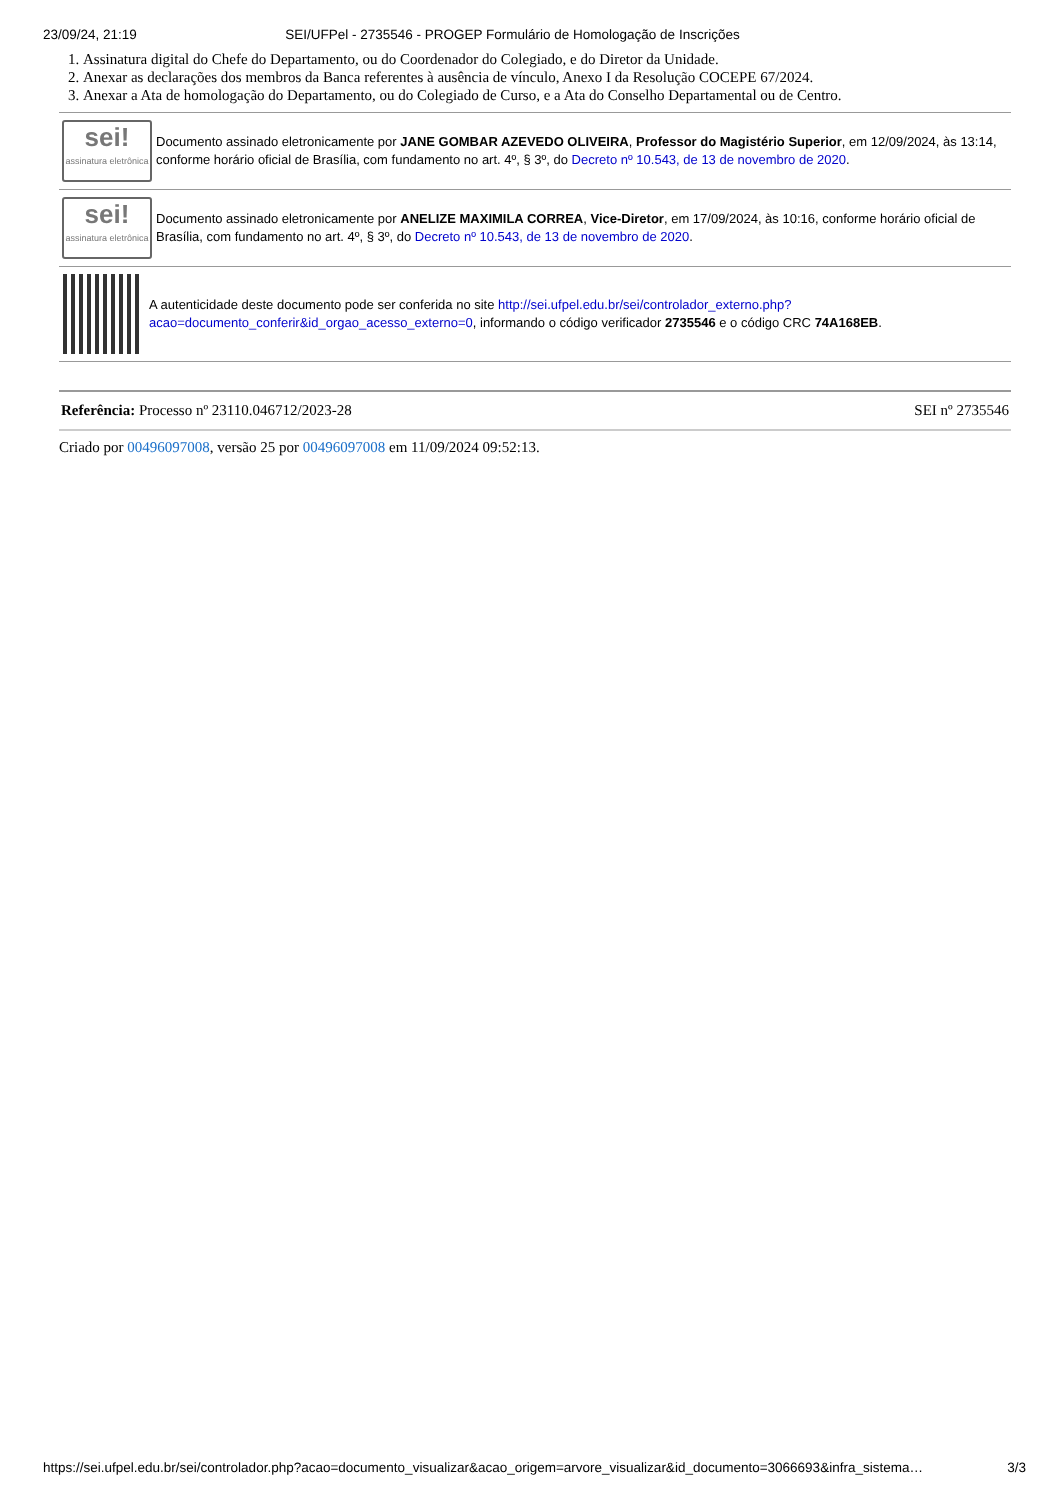23/09/24, 21:19 SEI/UFPel - 2735546 - PROGEP Formulário de Homologação de Inscrições
1. Assinatura digital do Chefe do Departamento, ou do Coordenador do Colegiado, e do Diretor da Unidade.
2. Anexar as declarações dos membros da Banca referentes à ausência de vínculo, Anexo I da Resolução COCEPE 67/2024.
3. Anexar a Ata de homologação do Departamento, ou do Colegiado de Curso, e a Ata do Conselho Departamental ou de Centro.
sei!
assinatura eletrônica
Documento assinado eletronicamente por JANE GOMBAR AZEVEDO OLIVEIRA, Professor do Magistério Superior, em 12/09/2024, às 13:14, conforme horário oficial de Brasília, com fundamento no art. 4º, § 3º, do Decreto nº 10.543, de 13 de novembro de 2020.
sei!
assinatura eletrônica
Documento assinado eletronicamente por ANELIZE MAXIMILA CORREA, Vice-Diretor, em 17/09/2024, às 10:16, conforme horário oficial de Brasília, com fundamento no art. 4º, § 3º, do Decreto nº 10.543, de 13 de novembro de 2020.
A autenticidade deste documento pode ser conferida no site http://sei.ufpel.edu.br/sei/controlador_externo.php?acao=documento_conferir&id_orgao_acesso_externo=0, informando o código verificador 2735546 e o código CRC 74A168EB.
Referência: Processo nº 23110.046712/2023-28 SEI nº 2735546
Criado por 00496097008, versão 25 por 00496097008 em 11/09/2024 09:52:13.
https://sei.ufpel.edu.br/sei/controlador.php?acao=documento_visualizar&acao_origem=arvore_visualizar&id_documento=3066693&infra_sistema… 3/3